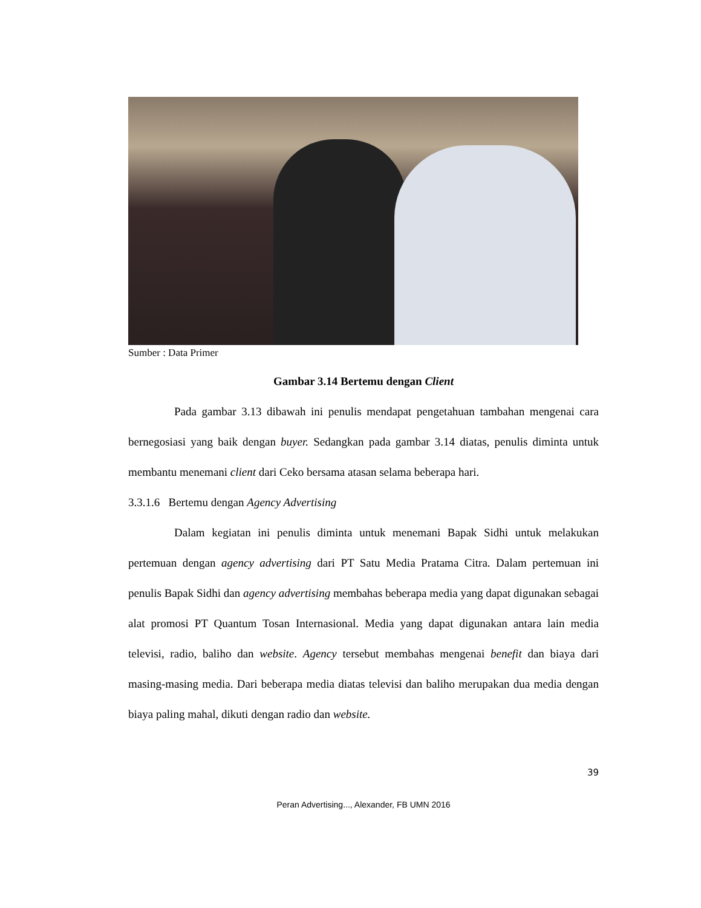Sumber : Data Primer
Gambar 3.14 Bertemu dengan Client
Pada gambar 3.13 dibawah ini penulis mendapat pengetahuan tambahan mengenai cara bernegosiasi yang baik dengan buyer. Sedangkan pada gambar 3.14 diatas, penulis diminta untuk membantu menemani client dari Ceko bersama atasan selama beberapa hari.
3.3.1.6 Bertemu dengan Agency Advertising
Dalam kegiatan ini penulis diminta untuk menemani Bapak Sidhi untuk melakukan pertemuan dengan agency advertising dari PT Satu Media Pratama Citra. Dalam pertemuan ini penulis Bapak Sidhi dan agency advertising membahas beberapa media yang dapat digunakan sebagai alat promosi PT Quantum Tosan Internasional. Media yang dapat digunakan antara lain media televisi, radio, baliho dan website. Agency tersebut membahas mengenai benefit dan biaya dari masing-masing media. Dari beberapa media diatas televisi dan baliho merupakan dua media dengan biaya paling mahal, dikuti dengan radio dan website.
39
Peran Advertising..., Alexander, FB UMN 2016